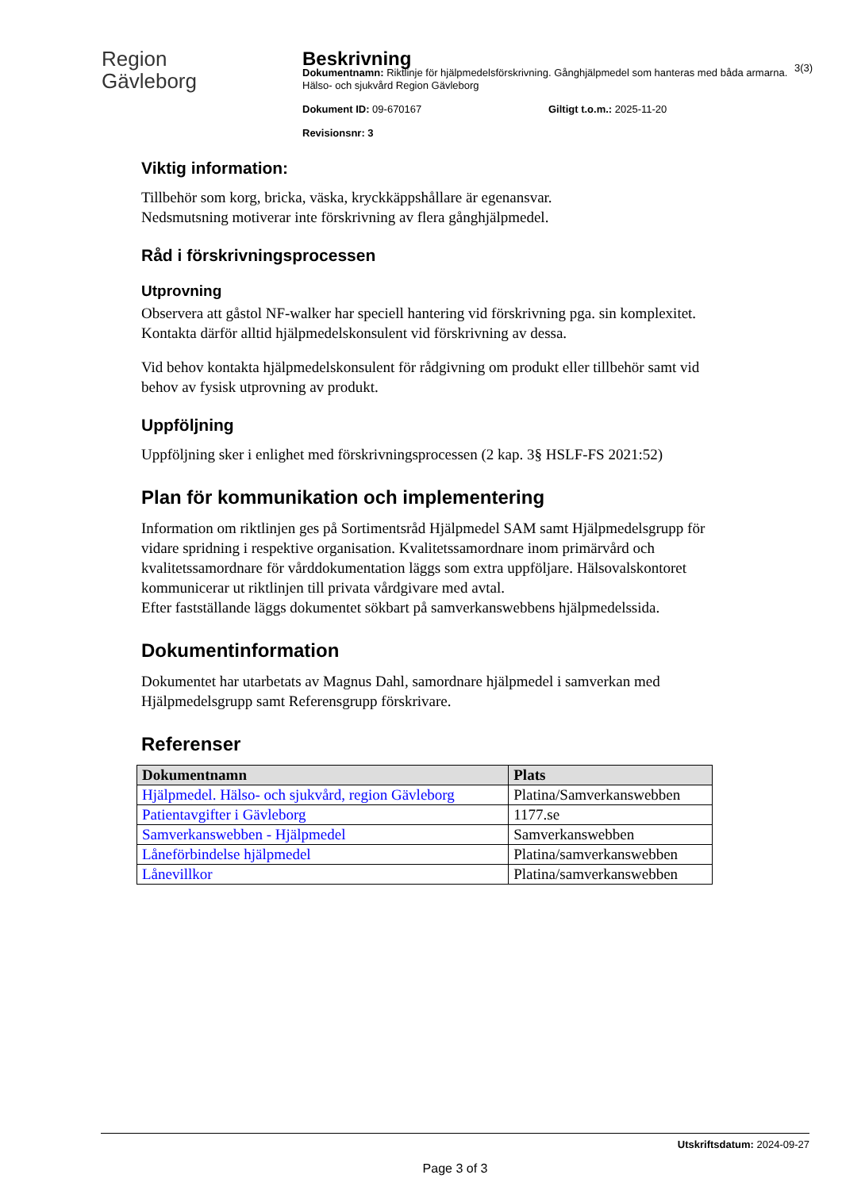Region
Gävleborg
Beskrivning
Dokumentnamn: Riktlinje för hjälpmedelsförskrivning. Gånghjälpmedel som hanteras med båda armarna. Hälso- och sjukvård Region Gävleborg
Dokument ID: 09-670167 Giltigt t.o.m.: 2025-11-20
Revisionsnr: 3
3(3)
Viktig information:
Tillbehör som korg, bricka, väska, kryckkäppshållare är egenansvar.
Nedsmutsning motiverar inte förskrivning av flera gånghjälpmedel.
Råd i förskrivningsprocessen
Utprovning
Observera att gåstol NF-walker har speciell hantering vid förskrivning pga. sin komplexitet. Kontakta därför alltid hjälpmedelskonsulent vid förskrivning av dessa.
Vid behov kontakta hjälpmedelskonsulent för rådgivning om produkt eller tillbehör samt vid behov av fysisk utprovning av produkt.
Uppföljning
Uppföljning sker i enlighet med förskrivningsprocessen (2 kap. 3§ HSLF-FS 2021:52)
Plan för kommunikation och implementering
Information om riktlinjen ges på Sortimentsråd Hjälpmedel SAM samt Hjälpmedelsgrupp för vidare spridning i respektive organisation. Kvalitetssamordnare inom primärvård och kvalitetssamordnare för vårddokumentation läggs som extra uppföljare. Hälsovalskontoret kommunicerar ut riktlinjen till privata vårdgivare med avtal.
Efter fastställande läggs dokumentet sökbart på samverkanswebbens hjälpmedelssida.
Dokumentinformation
Dokumentet har utarbetats av Magnus Dahl, samordnare hjälpmedel i samverkan med Hjälpmedelsgrupp samt Referensgrupp förskrivare.
Referenser
| Dokumentnamn | Plats |
| --- | --- |
| Hjälpmedel. Hälso- och sjukvård, region Gävleborg | Platina/Samverkanswebben |
| Patientavgifter i Gävleborg | 1177.se |
| Samverkanswebben - Hjälpmedel | Samverkanswebben |
| Låneförbindelse hjälpmedel | Platina/samverkanswebben |
| Lånevillkor | Platina/samverkanswebben |
Utskriftsdatum: 2024-09-27
Page 3 of 3